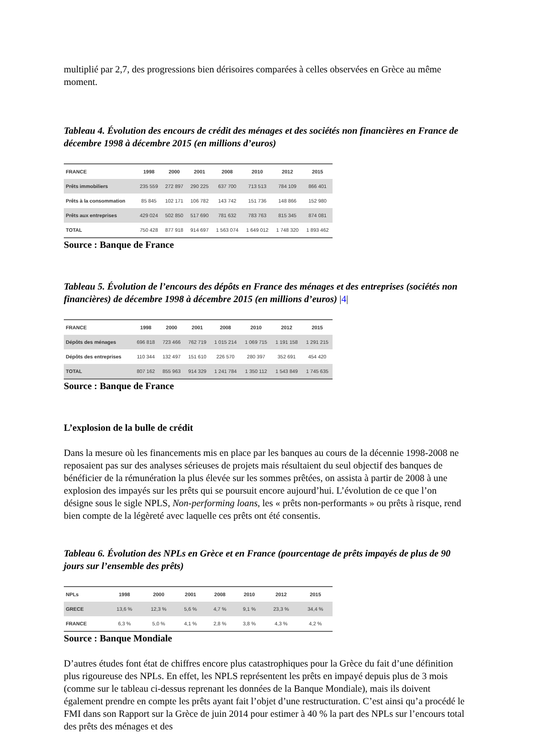multiplié par 2,7, des progressions bien dérisoires comparées à celles observées en Grèce au même moment.
Tableau 4. Évolution des encours de crédit des ménages et des sociétés non financières en France de décembre 1998 à décembre 2015 (en millions d’euros)
| FRANCE | 1998 | 2000 | 2001 | 2008 | 2010 | 2012 | 2015 |
| --- | --- | --- | --- | --- | --- | --- | --- |
| Prêts immobiliers | 235 559 | 272 897 | 290 225 | 637 700 | 713 513 | 784 109 | 866 401 |
| Prêts à la consommation | 85 845 | 102 171 | 106 782 | 143 742 | 151 736 | 148 866 | 152 980 |
| Prêts aux entreprises | 429 024 | 502 850 | 517 690 | 781 632 | 783 763 | 815 345 | 874 081 |
| TOTAL | 750 428 | 877 918 | 914 697 | 1 563 074 | 1 649 012 | 1 748 320 | 1 893 462 |
Source : Banque de France
Tableau 5. Évolution de l’encours des dépôts en France des ménages et des entreprises (sociétés non financières) de décembre 1998 à décembre 2015 (en millions d’euros) |4|
| FRANCE | 1998 | 2000 | 2001 | 2008 | 2010 | 2012 | 2015 |
| --- | --- | --- | --- | --- | --- | --- | --- |
| Dépôts des ménages | 696 818 | 723 466 | 762 719 | 1 015 214 | 1 069 715 | 1 191 158 | 1 291 215 |
| Dépôts des entreprises | 110 344 | 132 497 | 151 610 | 226 570 | 280 397 | 352 691 | 454 420 |
| TOTAL | 807 162 | 855 963 | 914 329 | 1 241 784 | 1 350 112 | 1 543 849 | 1 745 635 |
Source : Banque de France
L’explosion de la bulle de crédit
Dans la mesure où les financements mis en place par les banques au cours de la décennie 1998-2008 ne reposaient pas sur des analyses sérieuses de projets mais résultaient du seul objectif des banques de bénéficier de la rémunération la plus élevée sur les sommes prêtées, on assista à partir de 2008 à une explosion des impayés sur les prêts qui se poursuit encore aujourd’hui. L’évolution de ce que l’on désigne sous le sigle NPLS, Non-performing loans, les « prêts non-performants » ou prêts à risque, rend bien compte de la légèreté avec laquelle ces prêts ont été consentis.
Tableau 6. Évolution des NPLs en Grèce et en France (pourcentage de prêts impayés de plus de 90 jours sur l’ensemble des prêts)
| NPLs | 1998 | 2000 | 2001 | 2008 | 2010 | 2012 | 2015 |
| --- | --- | --- | --- | --- | --- | --- | --- |
| GRECE | 13,6 % | 12,3 % | 5,6 % | 4,7 % | 9,1 % | 23,3 % | 34,4 % |
| FRANCE | 6,3 % | 5,0 % | 4,1 % | 2,8 % | 3,8 % | 4,3 % | 4,2 % |
Source : Banque Mondiale
D’autres études font état de chiffres encore plus catastrophiques pour la Grèce du fait d’une définition plus rigoureuse des NPLs. En effet, les NPLS représentent les prêts en impayé depuis plus de 3 mois (comme sur le tableau ci-dessus reprenant les données de la Banque Mondiale), mais ils doivent également prendre en compte les prêts ayant fait l’objet d’une restructuration. C’est ainsi qu’a procédé le FMI dans son Rapport sur la Grèce de juin 2014 pour estimer à 40 % la part des NPLs sur l’encours total des prêts des ménages et des